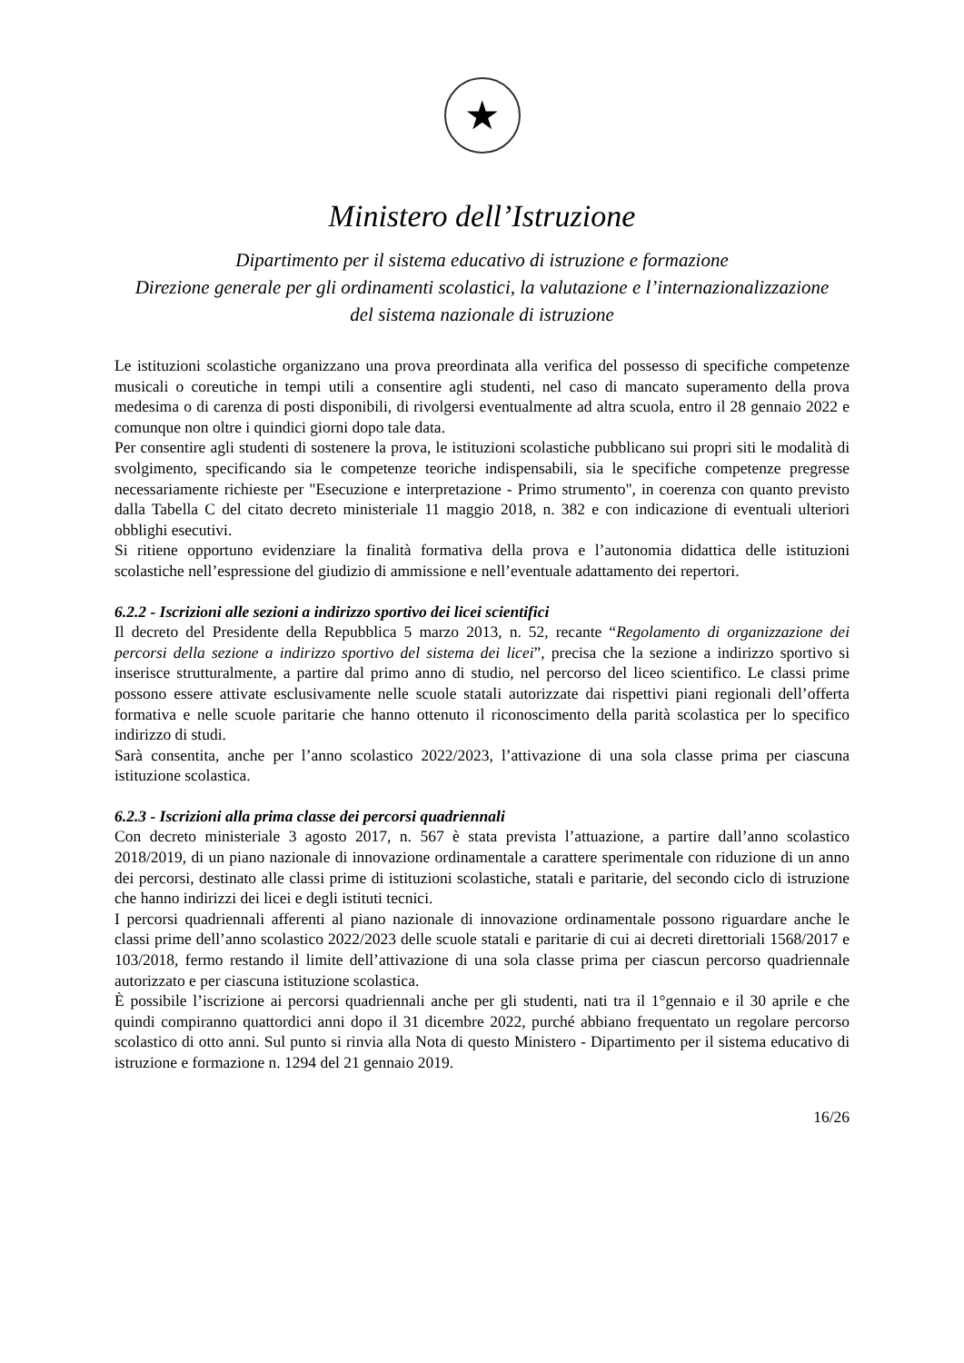★
Ministero dell’Istruzione
Dipartimento per il sistema educativo di istruzione e formazione
Direzione generale per gli ordinamenti scolastici, la valutazione e l’internazionalizzazione
del sistema nazionale di istruzione
Le istituzioni scolastiche organizzano una prova preordinata alla verifica del possesso di specifiche competenze musicali o coreutiche in tempi utili a consentire agli studenti, nel caso di mancato superamento della prova medesima o di carenza di posti disponibili, di rivolgersi eventualmente ad altra scuola, entro il 28 gennaio 2022 e comunque non oltre i quindici giorni dopo tale data.
Per consentire agli studenti di sostenere la prova, le istituzioni scolastiche pubblicano sui propri siti le modalità di svolgimento, specificando sia le competenze teoriche indispensabili, sia le specifiche competenze pregresse necessariamente richieste per "Esecuzione e interpretazione - Primo strumento", in coerenza con quanto previsto dalla Tabella C del citato decreto ministeriale 11 maggio 2018, n. 382 e con indicazione di eventuali ulteriori obblighi esecutivi.
Si ritiene opportuno evidenziare la finalità formativa della prova e l’autonomia didattica delle istituzioni scolastiche nell’espressione del giudizio di ammissione e nell’eventuale adattamento dei repertori.
6.2.2 - Iscrizioni alle sezioni a indirizzo sportivo dei licei scientifici
Il decreto del Presidente della Repubblica 5 marzo 2013, n. 52, recante “Regolamento di organizzazione dei percorsi della sezione a indirizzo sportivo del sistema dei licei”, precisa che la sezione a indirizzo sportivo si inserisce strutturalmente, a partire dal primo anno di studio, nel percorso del liceo scientifico. Le classi prime possono essere attivate esclusivamente nelle scuole statali autorizzate dai rispettivi piani regionali dell’offerta formativa e nelle scuole paritarie che hanno ottenuto il riconoscimento della parità scolastica per lo specifico indirizzo di studi.
Sarà consentita, anche per l’anno scolastico 2022/2023, l’attivazione di una sola classe prima per ciascuna istituzione scolastica.
6.2.3 - Iscrizioni alla prima classe dei percorsi quadriennali
Con decreto ministeriale 3 agosto 2017, n. 567 è stata prevista l’attuazione, a partire dall’anno scolastico 2018/2019, di un piano nazionale di innovazione ordinamentale a carattere sperimentale con riduzione di un anno dei percorsi, destinato alle classi prime di istituzioni scolastiche, statali e paritarie, del secondo ciclo di istruzione che hanno indirizzi dei licei e degli istituti tecnici.
I percorsi quadriennali afferenti al piano nazionale di innovazione ordinamentale possono riguardare anche le classi prime dell’anno scolastico 2022/2023 delle scuole statali e paritarie di cui ai decreti direttoriali 1568/2017 e 103/2018, fermo restando il limite dell’attivazione di una sola classe prima per ciascun percorso quadriennale autorizzato e per ciascuna istituzione scolastica.
È possibile l’iscrizione ai percorsi quadriennali anche per gli studenti, nati tra il 1°gennaio e il 30 aprile e che quindi compiranno quattordici anni dopo il 31 dicembre 2022, purché abbiano frequentato un regolare percorso scolastico di otto anni. Sul punto si rinvia alla Nota di questo Ministero - Dipartimento per il sistema educativo di istruzione e formazione n. 1294 del 21 gennaio 2019.
16/26